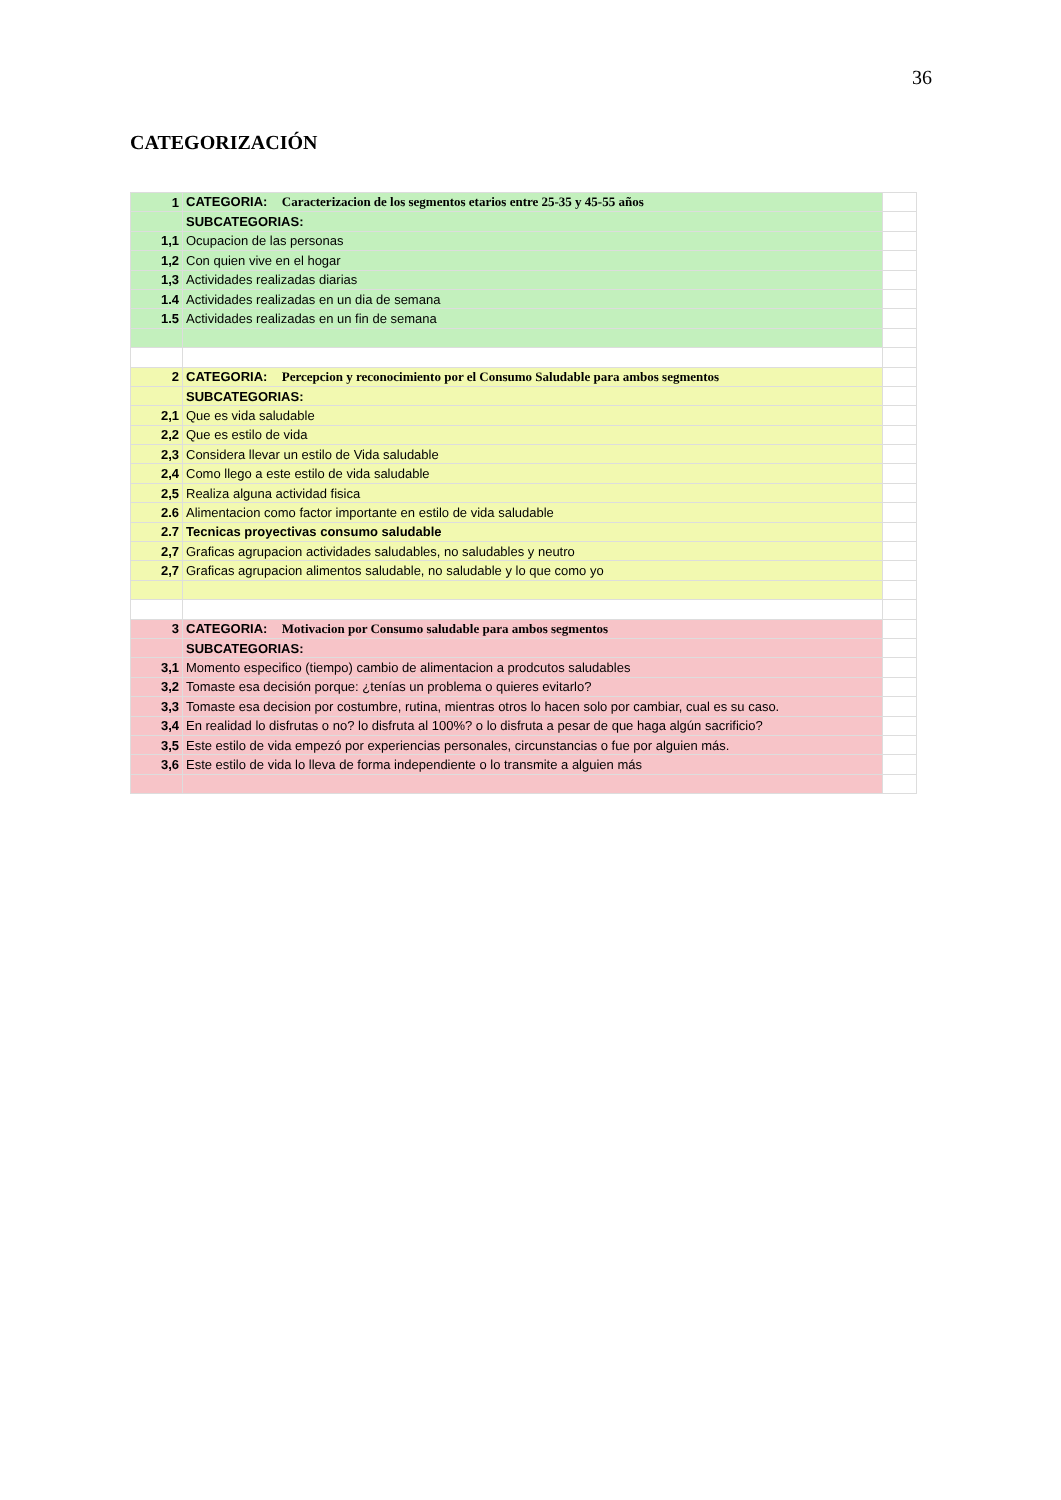36
CATEGORIZACIÓN
| 1 | CATEGORIA: Caracterizacion de los segmentos etarios entre 25-35 y 45-55 años | |
| | SUBCATEGORIAS: | |
| 1,1 | Ocupacion de las personas | |
| 1,2 | Con quien vive en el hogar | |
| 1,3 | Actividades realizadas diarias | |
| 1.4 | Actividades realizadas en un dia de semana | |
| 1.5 | Actividades realizadas en un fin de semana | |
| 2 | CATEGORIA: Percepcion y reconocimiento por el Consumo Saludable para ambos segmentos | |
| | SUBCATEGORIAS: | |
| 2,1 | Que es vida saludable | |
| 2,2 | Que es estilo de vida | |
| 2,3 | Considera llevar un estilo de Vida saludable | |
| 2,4 | Como llego a este estilo de vida saludable | |
| 2,5 | Realiza alguna actividad fisica | |
| 2.6 | Alimentacion como factor importante en estilo de vida saludable | |
| 2.7 | Tecnicas proyectivas consumo saludable | |
| 2,7 | Graficas agrupacion actividades saludables, no saludables y neutro | |
| 2,7 | Graficas agrupacion alimentos saludable, no saludable y lo que como yo | |
| 3 | CATEGORIA: Motivacion por Consumo saludable para ambos segmentos | |
| | SUBCATEGORIAS: | |
| 3,1 | Momento especifico (tiempo) cambio de alimentacion a prodcutos saludables | |
| 3,2 | Tomaste esa decisión porque: ¿tenías un problema o quieres evitarlo? | |
| 3,3 | Tomaste esa decision por costumbre, rutina, mientras otros lo hacen solo por cambiar, cual es su caso. | |
| 3,4 | En realidad lo disfrutas o no? lo disfruta al 100%? o lo disfruta a pesar de que haga algún sacrificio? | |
| 3,5 | Este estilo de vida empezó por experiencias personales, circunstancias o fue por alguien más. | |
| 3,6 | Este estilo de vida lo lleva de forma independiente o lo transmite a alguien más | |